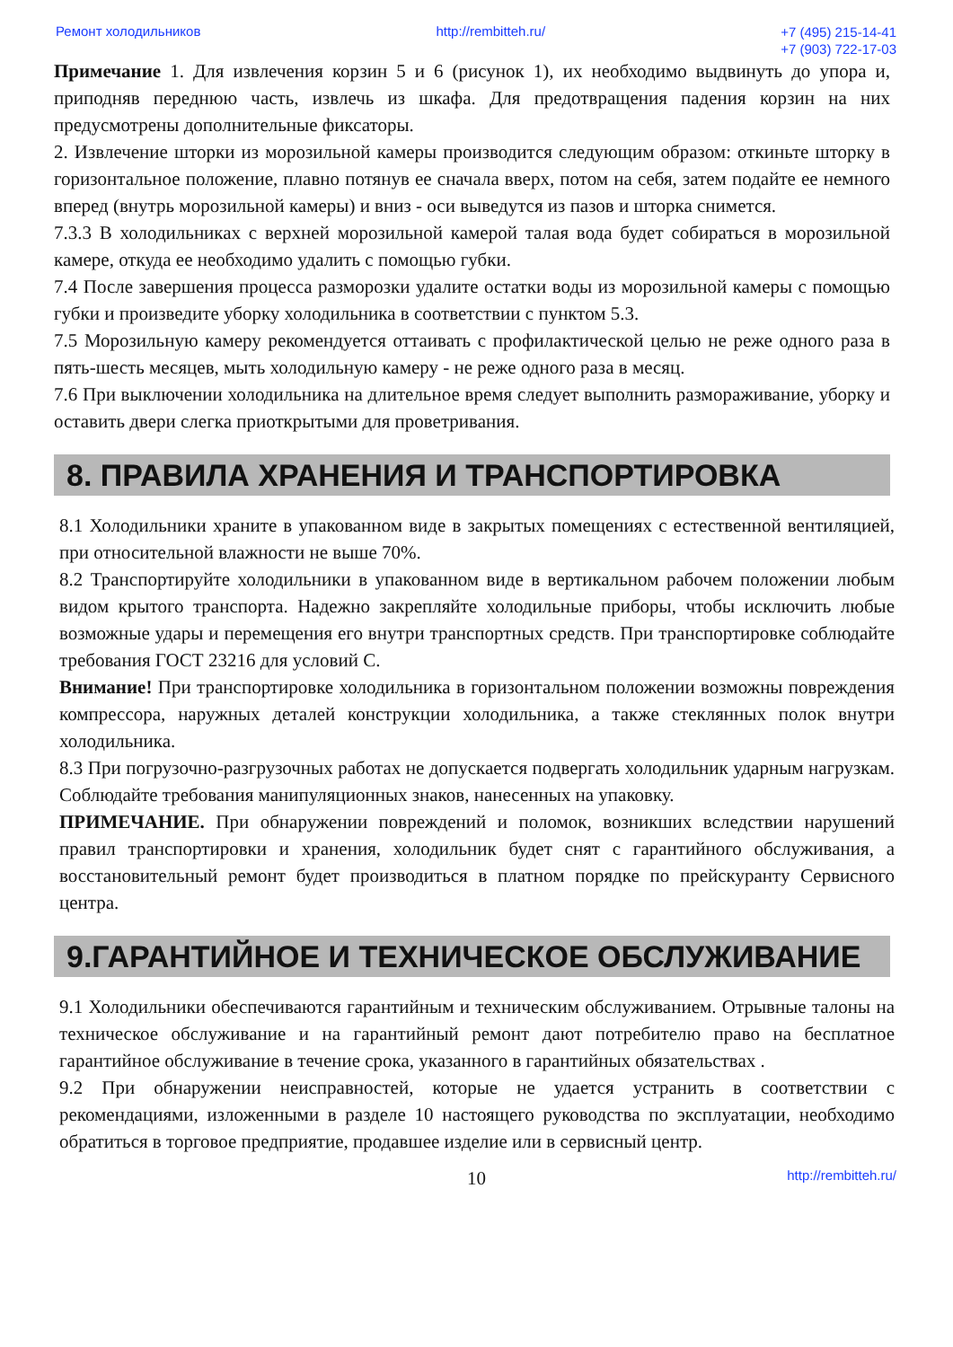Ремонт холодильников http://rembitteh.ru/ +7 (495) 215-14-41
+7 (903) 722-17-03
Примечание 1. Для извлечения корзин 5 и 6 (рисунок 1), их необходимо выдвинуть до упора и, приподняв переднюю часть, извлечь из шкафа. Для предотвращения падения корзин на них предусмотрены дополнительные фиксаторы.
2. Извлечение шторки из морозильной камеры производится следующим образом: откиньте шторку в горизонтальное положение, плавно потянув ее сначала вверх, потом на себя, затем подайте ее немного вперед (внутрь морозильной камеры) и вниз - оси выведутся из пазов и шторка снимется.
7.3.3 В холодильниках с верхней морозильной камерой талая вода будет собираться в морозильной камере, откуда ее необходимо удалить с помощью губки.
7.4 После завершения процесса разморозки удалите остатки воды из морозильной камеры с помощью губки и произведите уборку холодильника в соответствии с пунктом 5.3.
7.5 Морозильную камеру рекомендуется оттаивать с профилактической целью не реже одного раза в пять-шесть месяцев, мыть холодильную камеру - не реже одного раза в месяц.
7.6 При выключении холодильника на длительное время следует выполнить размораживание, уборку и оставить двери слегка приоткрытыми для проветривания.
8. ПРАВИЛА ХРАНЕНИЯ И ТРАНСПОРТИРОВКА
8.1 Холодильники храните в упакованном виде в закрытых помещениях с естественной вентиляцией, при относительной влажности не выше 70%.
8.2 Транспортируйте холодильники в упакованном виде в вертикальном рабочем положении любым видом крытого транспорта. Надежно закрепляйте холодильные приборы, чтобы исключить любые возможные удары и перемещения его внутри транспортных средств. При транспортировке соблюдайте требования ГОСТ 23216 для условий С.
Внимание! При транспортировке холодильника в горизонтальном положении возможны повреждения компрессора, наружных деталей конструкции холодильника, а также стеклянных полок внутри холодильника.
8.3 При погрузочно-разгрузочных работах не допускается подвергать холодильник ударным нагрузкам. Соблюдайте требования манипуляционных знаков, нанесенных на упаковку.
ПРИМЕЧАНИЕ. При обнаружении повреждений и поломок, возникших вследствии нарушений правил транспортировки и хранения, холодильник будет снят с гарантийного обслуживания, а восстановительный ремонт будет производиться в платном порядке по прейскуранту Сервисного центра.
9.ГАРАНТИЙНОЕ И ТЕХНИЧЕСКОЕ ОБСЛУЖИВАНИЕ
9.1 Холодильники обеспечиваются гарантийным и техническим обслуживанием. Отрывные талоны на техническое обслуживание и на гарантийный ремонт дают потребителю право на бесплатное гарантийное обслуживание в течение срока, указанного в гарантийных обязательствах .
9.2 При обнаружении неисправностей, которые не удается устранить в соответствии с рекомендациями, изложенными в разделе 10 настоящего руководства по эксплуатации, необходимо обратиться в торговое предприятие, продавшее изделие или в сервисный центр.
10 http://rembitteh.ru/